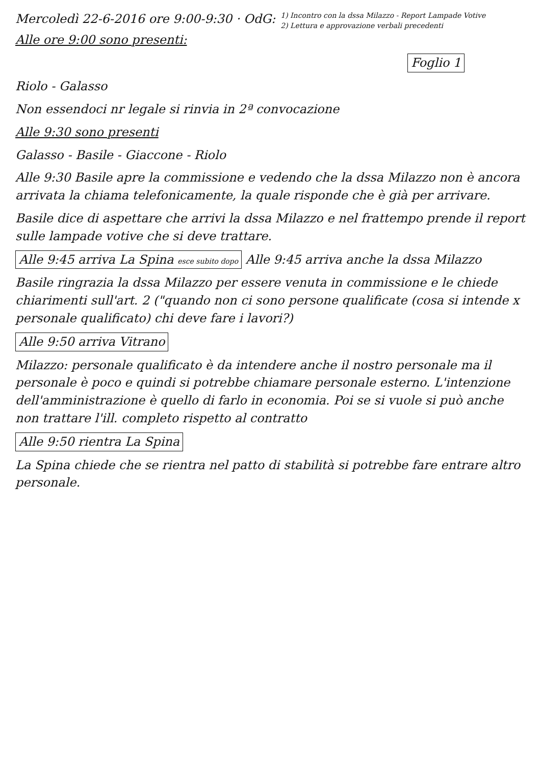Mercoledì 22-6-2016 ore 9:00-9:30 · OdG: 1) Incontro con la dssa Milazzo - Report Lampade Votive
2) Lettura e approvazione verbali precedenti
Alle ore 9:00 sono presenti:
Foglio 1
Riolo - Galasso
Non essendoci nr legale si rinvia in 2ª convocazione
Alle 9:30 sono presenti
Galasso - Basile - Giaccone - Riolo
Alle 9:30 Basile apre la commissione e vedendo che la dssa Milazzo non è ancora arrivata la chiama telefonicamente, la quale risponde che è già per arrivare.
Basile dice di aspettare che arrivi la dssa Milazzo e nel frattempo prende il report sulle lampade votive che si deve trattare.
Alle 9:45 arriva La Spina esce subito dopo Alle 9:45 arriva anche la dssa Milazzo
Basile ringrazia la dssa Milazzo per essere venuta in commissione e le chiede chiarimenti sull'art. 2 ("quando non ci sono persone qualificate (cosa si intende x personale qualificato) chi deve fare i lavori?)
Alle 9:50 arriva Vitrano
Milazzo: personale qualificato è da intendere anche il nostro personale ma il personale è poco e quindi si potrebbe chiamare personale esterno. L'intenzione dell'amministrazione è quello di farlo in economia. Poi se si vuole si può anche non trattare l'ill. completo rispetto al contratto
Alle 9:50 rientra La Spina
La Spina chiede che se rientra nel patto di stabilità si potrebbe fare entrare altro personale.